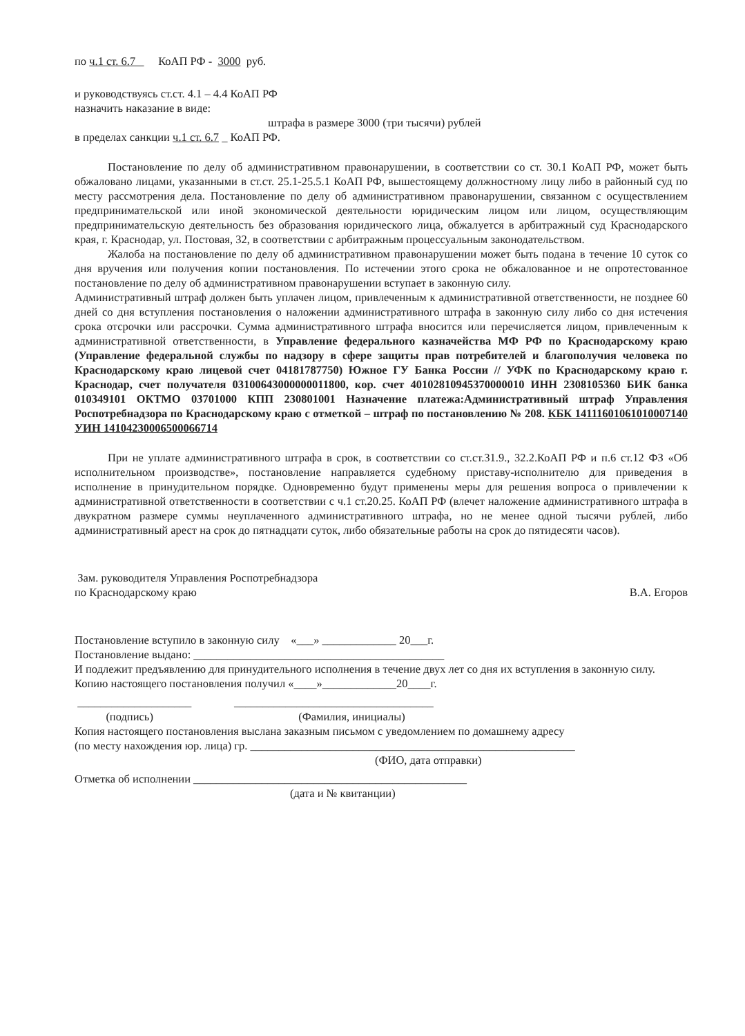по ч.1 ст. 6.7 КоАП РФ - 3000 руб.
и руководствуясь ст.ст. 4.1 – 4.4 КоАП РФ
назначить наказание в виде:
штрафа в размере 3000 (три тысячи) рублей
в пределах санкции ч.1 ст. 6.7 _ КоАП РФ.
Постановление по делу об административном правонарушении, в соответствии со ст. 30.1 КоАП РФ, может быть обжаловано лицами, указанными в ст.ст. 25.1-25.5.1 КоАП РФ, вышестоящему должностному лицу либо в районный суд по месту рассмотрения дела. Постановление по делу об административном правонарушении, связанном с осуществлением предпринимательской или иной экономической деятельности юридическим лицом или лицом, осуществляющим предпринимательскую деятельность без образования юридического лица, обжалуется в арбитражный суд Краснодарского края, г. Краснодар, ул. Постовая, 32, в соответствии с арбитражным процессуальным законодательством.
Жалоба на постановление по делу об административном правонарушении может быть подана в течение 10 суток со дня вручения или получения копии постановления. По истечении этого срока не обжалованное и не опротестованное постановление по делу об административном правонарушении вступает в законную силу.
Административный штраф должен быть уплачен лицом, привлеченным к административной ответственности, не позднее 60 дней со дня вступления постановления о наложении административного штрафа в законную силу либо со дня истечения срока отсрочки или рассрочки. Сумма административного штрафа вносится или перечисляется лицом, привлеченным к административной ответственности, в Управление федерального казначейства МФ РФ по Краснодарскому краю (Управление федеральной службы по надзору в сфере защиты прав потребителей и благополучия человека по Краснодарскому краю лицевой счет 04181787750) Южное ГУ Банка России // УФК по Краснодарскому краю г. Краснодар, счет получателя 03100643000000011800, кор. счет 40102810945370000010 ИНН 2308105360 БИК банка 010349101 ОКТМО 03701000 КПП 230801001 Назначение платежа:Административный штраф Управления Роспотребнадзора по Краснодарскому краю с отметкой – штраф по постановлению № 208. КБК 14111601061010007140 УИН 14104230006500066714
При не уплате административного штрафа в срок, в соответствии со ст.ст.31.9., 32.2.КоАП РФ и п.6 ст.12 ФЗ «Об исполнительном производстве», постановление направляется судебному приставу-исполнителю для приведения в исполнение в принудительном порядке. Одновременно будут применены меры для решения вопроса о привлечении к административной ответственности в соответствии с ч.1 ст.20.25. КоАП РФ (влечет наложение административного штрафа в двукратном размере суммы неуплаченного административного штрафа, но не менее одной тысячи рублей, либо административный арест на срок до пятнадцати суток, либо обязательные работы на срок до пятидесяти часов).
Зам. руководителя Управления Роспотребнадзора
по Краснодарскому краю
В.А. Егоров
Постановление вступило в законную силу «___» _____________ 20___г.
Постановление выдано: ____________________________________________
И подлежит предъявлению для принудительного исполнения в течение двух лет со дня их вступления в законную силу.
Копию настоящего постановления получил «____»_____________20____г.
____________________ ___________________________________
(подпись) (Фамилия, инициалы)
Копия настоящего постановления выслана заказным письмом с уведомлением по домашнему адресу
(по месту нахождения юр. лица) гр. _________________________________________________________
(ФИО, дата отправки)
Отметка об исполнении ________________________________________________
(дата и № квитанции)